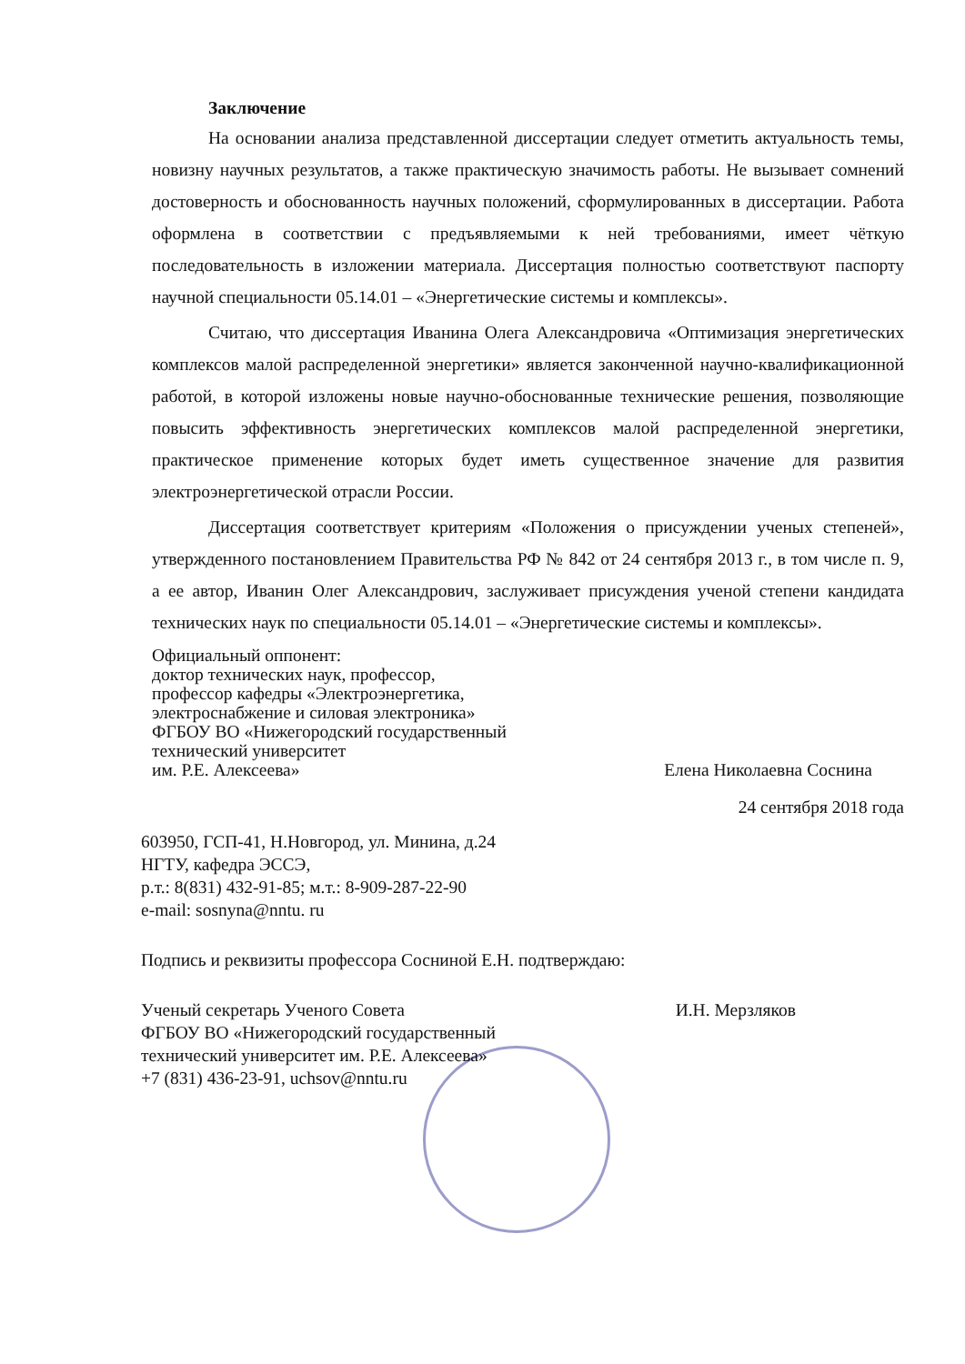Заключение
На основании анализа представленной диссертации следует отметить актуальность темы, новизну научных результатов, а также практическую значимость работы. Не вызывает сомнений достоверность и обоснованность научных положений, сформулированных в диссертации. Работа оформлена в соответствии с предъявляемыми к ней требованиями, имеет чёткую последовательность в изложении материала. Диссертация полностью соответствуют паспорту научной специальности 05.14.01 – «Энергетические системы и комплексы».
Считаю, что диссертация Иванина Олега Александровича «Оптимизация энергетических комплексов малой распределенной энергетики» является законченной научно-квалификационной работой, в которой изложены новые научно-обоснованные технические решения, позволяющие повысить эффективность энергетических комплексов малой распределенной энергетики, практическое применение которых будет иметь существенное значение для развития электроэнергетической отрасли России.
Диссертация соответствует критериям «Положения о присуждении ученых степеней», утвержденного постановлением Правительства РФ № 842 от 24 сентября 2013 г., в том числе п. 9, а ее автор, Иванин Олег Александрович, заслуживает присуждения ученой степени кандидата технических наук по специальности 05.14.01 – «Энергетические системы и комплексы».
Официальный оппонент:
доктор технических наук, профессор,
профессор кафедры «Электроэнергетика,
электроснабжение и силовая электроника»
ФГБОУ ВО «Нижегородский государственный
технический университет
им. Р.Е. Алексеева»
Елена Николаевна Соснина
24 сентября 2018 года
603950, ГСП-41, Н.Новгород, ул. Минина, д.24
НГТУ, кафедра ЭССЭ,
р.т.: 8(831) 432-91-85; м.т.: 8-909-287-22-90
e-mail: sosnyna@nntu. ru
Подпись и реквизиты профессора Сосниной Е.Н. подтверждаю:
Ученый секретарь Ученого Совета
ФГБОУ ВО «Нижегородский государственный
технический университет им. Р.Е. Алексеева»
+7 (831) 436-23-91, uchsov@nntu.ru
И.Н. Мерзляков